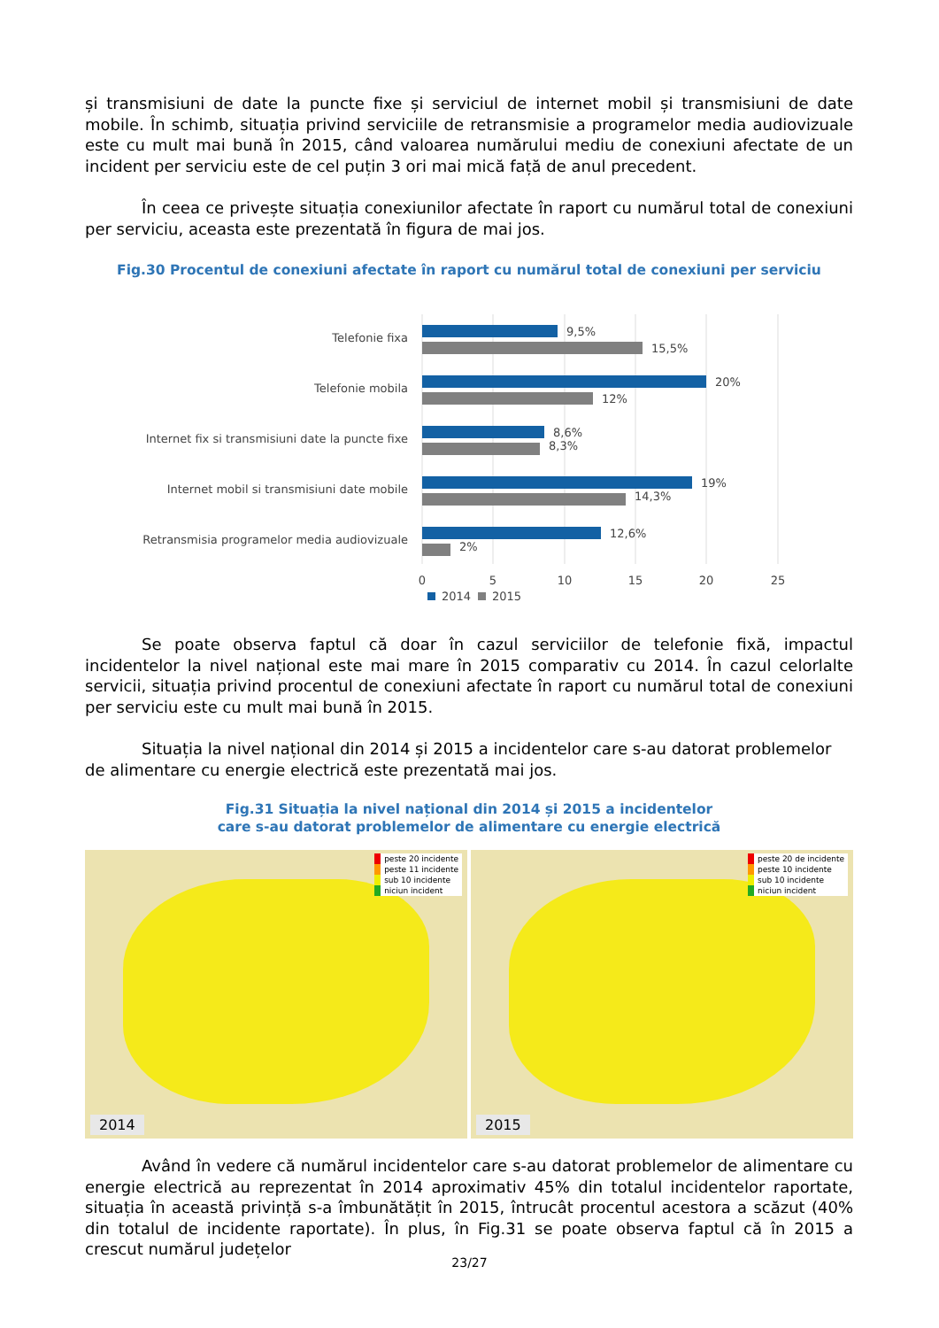și transmisiuni de date la puncte fixe și serviciul de internet mobil și transmisiuni de date mobile. În schimb, situația privind serviciile de retransmisie a programelor media audiovizuale este cu mult mai bună în 2015, când valoarea numărului mediu de conexiuni afectate de un incident per serviciu este de cel puțin 3 ori mai mică față de anul precedent.
În ceea ce privește situația conexiunilor afectate în raport cu numărul total de conexiuni per serviciu, aceasta este prezentată în figura de mai jos.
Fig.30 Procentul de conexiuni afectate în raport cu numărul total de conexiuni per serviciu
Telefonie fixa
9,5%
15,5%
Telefonie mobila
20%
12%
Internet fix si transmisiuni date la puncte fixe
8,6%
8,3%
Internet mobil si transmisiuni date mobile
19%
14,3%
Retransmisia programelor media audiovizuale
12,6%
2%
0
5
10
15
20
25
2014
2015
Se poate observa faptul că doar în cazul serviciilor de telefonie fixă, impactul incidentelor la nivel național este mai mare în 2015 comparativ cu 2014. În cazul celorlalte servicii, situația privind procentul de conexiuni afectate în raport cu numărul total de conexiuni per serviciu este cu mult mai bună în 2015.
Situația la nivel național din 2014 și 2015 a incidentelor care s-au datorat problemelor de alimentare cu energie electrică este prezentată mai jos.
Fig.31 Situația la nivel național din 2014 și 2015 a incidentelor
care s-au datorat problemelor de alimentare cu energie electrică
peste 20 incidente
peste 11 incidente
sub 10 incidente
niciun incident
2014
peste 20 de incidente
peste 10 incidente
sub 10 incidente
niciun incident
2015
Având în vedere că numărul incidentelor care s-au datorat problemelor de alimentare cu energie electrică au reprezentat în 2014 aproximativ 45% din totalul incidentelor raportate, situația în această privință s-a îmbunătățit în 2015, întrucât procentul acestora a scăzut (40% din totalul de incidente raportate). În plus, în Fig.31 se poate observa faptul că în 2015 a crescut numărul județelor
23/27